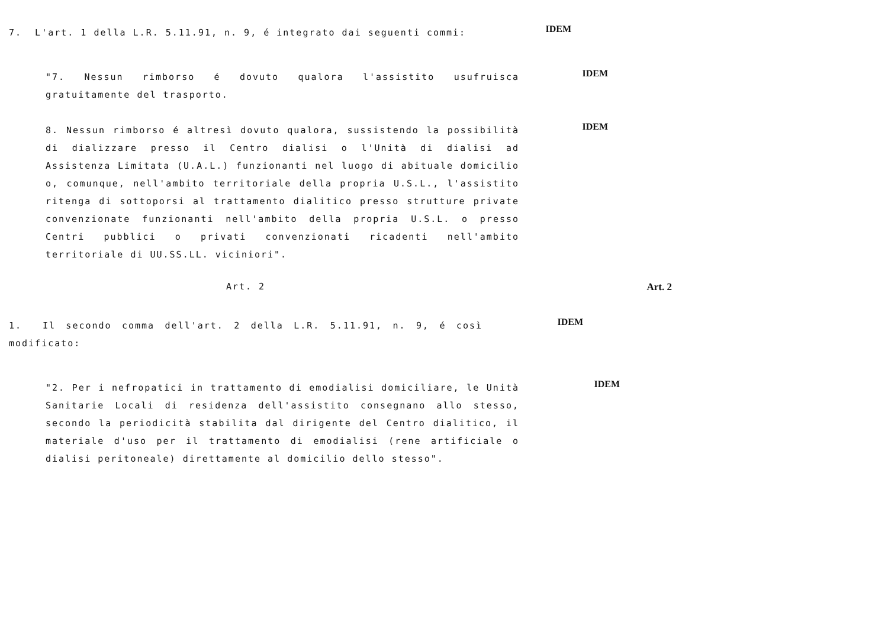7. L'art. 1 della L.R. 5.11.91, n. 9, é integrato dai seguenti commi:
IDEM
"7. Nessun rimborso é dovuto qualora l'assistito usufruisca gratuitamente del trasporto.
IDEM
8. Nessun rimborso é altresì dovuto qualora, sussistendo la possibilità di dializzare presso il Centro dialisi o l'Unità di dialisi ad Assistenza Limitata (U.A.L.) funzionanti nel luogo di abituale domicilio o, comunque, nell'ambito territoriale della propria U.S.L., l'assistito ritenga di sottoporsi al trattamento dialitico presso strutture private convenzionate funzionanti nell'ambito della propria U.S.L. o presso Centri pubblici o privati convenzionati ricadenti nell'ambito territoriale di UU.SS.LL. viciniori".
IDEM
Art. 2 Art. 2
1. Il secondo comma dell'art. 2 della L.R. 5.11.91, n. 9, é così modificato:
IDEM
"2. Per i nefropatici in trattamento di emodialisi domiciliare, le Unità Sanitarie Locali di residenza dell'assistito consegnano allo stesso, secondo la periodicità stabilita dal dirigente del Centro dialitico, il materiale d'uso per il trattamento di emodialisi (rene artificiale o dialisi peritoneale) direttamente al domicilio dello stesso".
IDEM